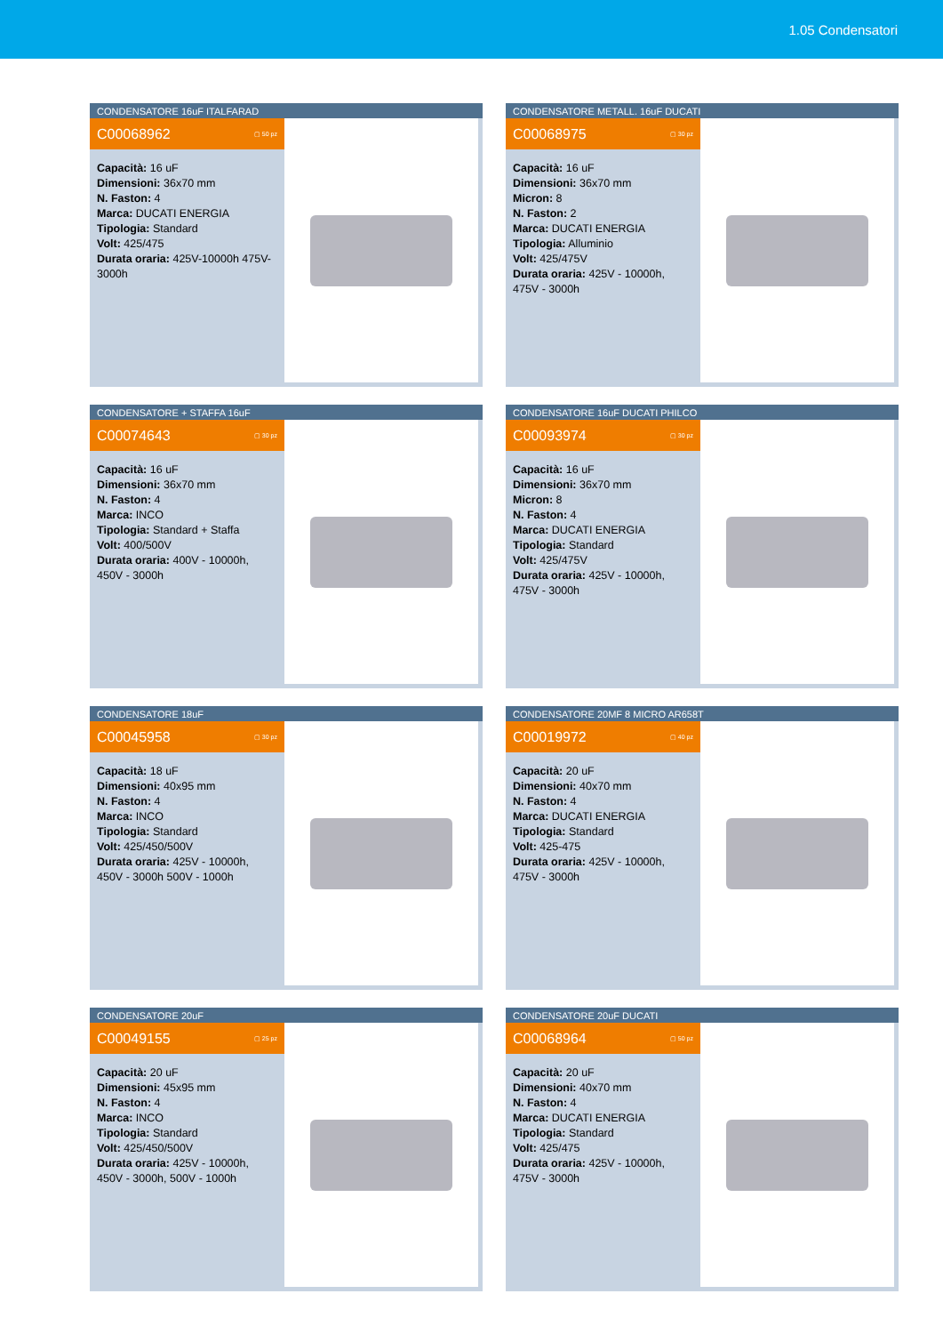1.05 Condensatori
CONDENSATORE 16uF ITALFARAD
C00068962 ▢ 50 pz
Capacità: 16 uF
Dimensioni: 36x70 mm
N. Faston: 4
Marca: DUCATI ENERGIA
Tipologia: Standard
Volt: 425/475
Durata oraria: 425V-10000h 475V-3000h
CONDENSATORE METALL. 16uF DUCATI
C00068975 ▢ 30 pz
Capacità: 16 uF
Dimensioni: 36x70 mm
Micron: 8
N. Faston: 2
Marca: DUCATI ENERGIA
Tipologia: Alluminio
Volt: 425/475V
Durata oraria: 425V - 10000h, 475V - 3000h
CONDENSATORE + STAFFA 16uF
C00074643 ▢ 30 pz
Capacità: 16 uF
Dimensioni: 36x70 mm
N. Faston: 4
Marca: INCO
Tipologia: Standard + Staffa
Volt: 400/500V
Durata oraria: 400V - 10000h, 450V - 3000h
CONDENSATORE 16uF DUCATI PHILCO
C00093974 ▢ 30 pz
Capacità: 16 uF
Dimensioni: 36x70 mm
Micron: 8
N. Faston: 4
Marca: DUCATI ENERGIA
Tipologia: Standard
Volt: 425/475V
Durata oraria: 425V - 10000h, 475V - 3000h
CONDENSATORE 18uF
C00045958 ▢ 30 pz
Capacità: 18 uF
Dimensioni: 40x95 mm
N. Faston: 4
Marca: INCO
Tipologia: Standard
Volt: 425/450/500V
Durata oraria: 425V - 10000h, 450V - 3000h 500V - 1000h
CONDENSATORE 20MF 8 MICRO AR658T
C00019972 ▢ 40 pz
Capacità: 20 uF
Dimensioni: 40x70 mm
N. Faston: 4
Marca: DUCATI ENERGIA
Tipologia: Standard
Volt: 425-475
Durata oraria: 425V - 10000h, 475V - 3000h
CONDENSATORE 20uF
C00049155 ▢ 25 pz
Capacità: 20 uF
Dimensioni: 45x95 mm
N. Faston: 4
Marca: INCO
Tipologia: Standard
Volt: 425/450/500V
Durata oraria: 425V - 10000h, 450V - 3000h, 500V - 1000h
CONDENSATORE 20uF DUCATI
C00068964 ▢ 50 pz
Capacità: 20 uF
Dimensioni: 40x70 mm
N. Faston: 4
Marca: DUCATI ENERGIA
Tipologia: Standard
Volt: 425/475
Durata oraria: 425V - 10000h, 475V - 3000h